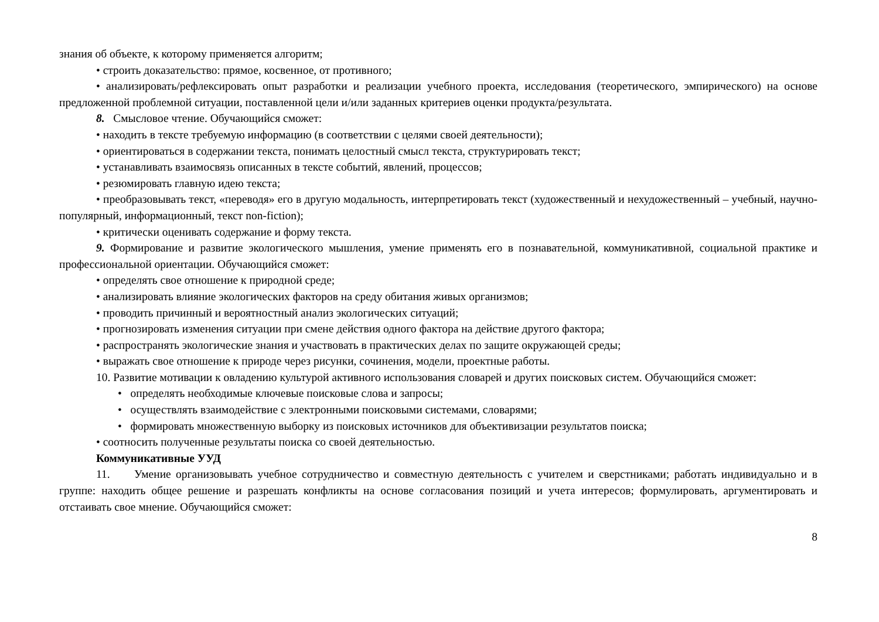знания об объекте, к которому применяется алгоритм;
• строить доказательство: прямое, косвенное, от противного;
• анализировать/рефлексировать опыт разработки и реализации учебного проекта, исследования (теоретического, эмпирического) на основе предложенной проблемной ситуации, поставленной цели и/или заданных критериев оценки продукта/результата.
8. Смысловое чтение. Обучающийся сможет:
• находить в тексте требуемую информацию (в соответствии с целями своей деятельности);
• ориентироваться в содержании текста, понимать целостный смысл текста, структурировать текст;
• устанавливать взаимосвязь описанных в тексте событий, явлений, процессов;
• резюмировать главную идею текста;
• преобразовывать текст, «переводя» его в другую модальность, интерпретировать текст (художественный и нехудожественный – учебный, научно-популярный, информационный, текст non-fiction);
• критически оценивать содержание и форму текста.
9. Формирование и развитие экологического мышления, умение применять его в познавательной, коммуникативной, социальной практике и профессиональной ориентации. Обучающийся сможет:
• определять свое отношение к природной среде;
• анализировать влияние экологических факторов на среду обитания живых организмов;
• проводить причинный и вероятностный анализ экологических ситуаций;
• прогнозировать изменения ситуации при смене действия одного фактора на действие другого фактора;
• распространять экологические знания и участвовать в практических делах по защите окружающей среды;
• выражать свое отношение к природе через рисунки, сочинения, модели, проектные работы.
10. Развитие мотивации к овладению культурой активного использования словарей и других поисковых систем. Обучающийся сможет:
• определять необходимые ключевые поисковые слова и запросы;
• осуществлять взаимодействие с электронными поисковыми системами, словарями;
• формировать множественную выборку из поисковых источников для объективизации результатов поиска;
• соотносить полученные результаты поиска со своей деятельностью.
Коммуникативные УУД
11. Умение организовывать учебное сотрудничество и совместную деятельность с учителем и сверстниками; работать индивидуально и в группе: находить общее решение и разрешать конфликты на основе согласования позиций и учета интересов; формулировать, аргументировать и отстаивать свое мнение. Обучающийся сможет:
8